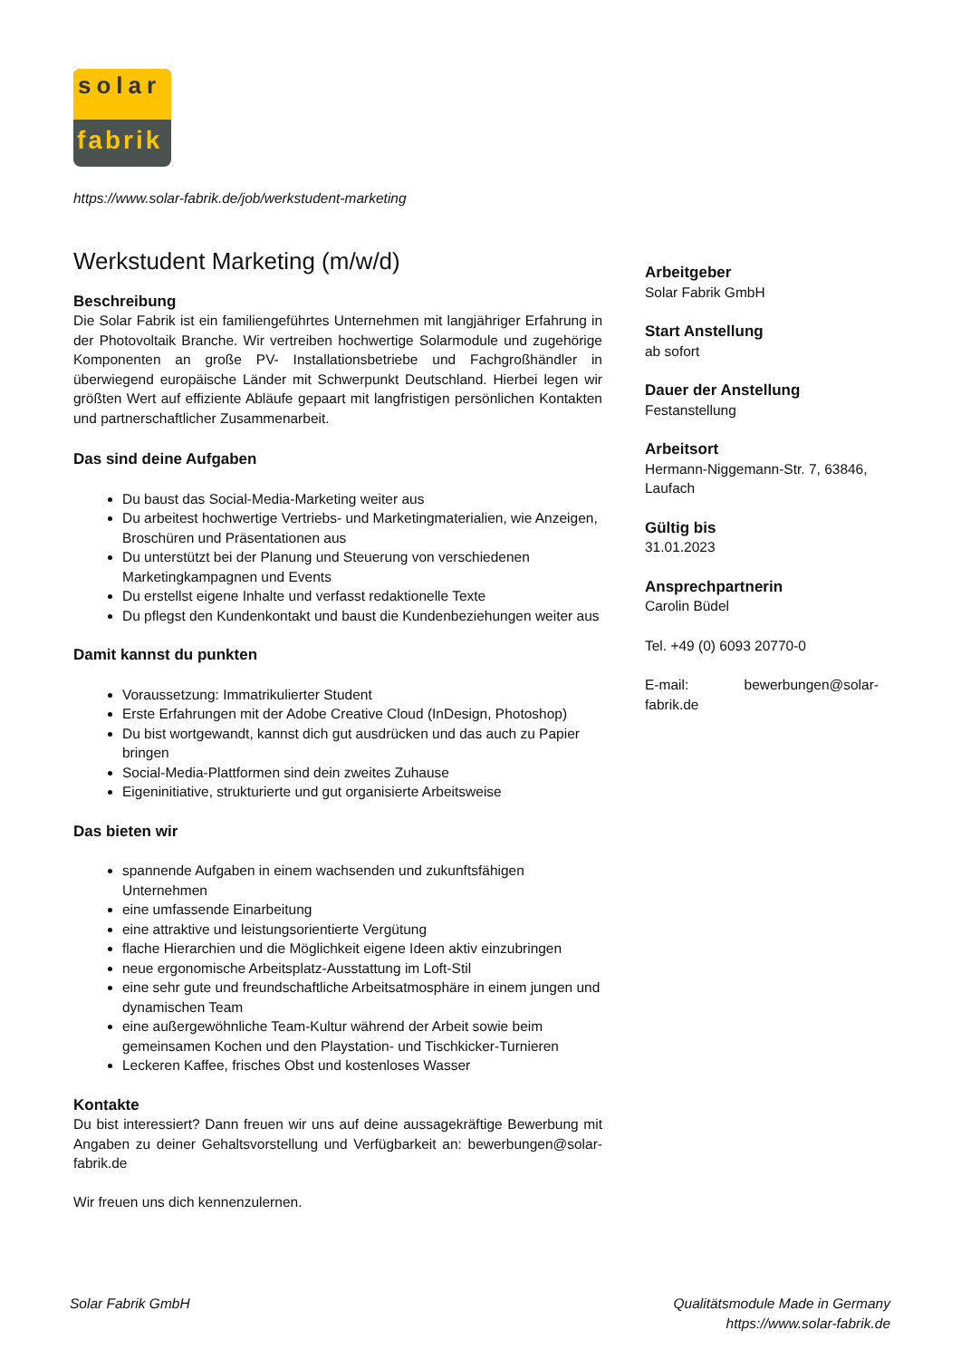solar
fabrik
https://www.solar-fabrik.de/job/werkstudent-marketing
Werkstudent Marketing (m/w/d)
Beschreibung
Die Solar Fabrik ist ein familiengeführtes Unternehmen mit langjähriger Erfahrung in der Photovoltaik Branche. Wir vertreiben hochwertige Solarmodule und zugehörige Komponenten an große PV- Installationsbetriebe und Fachgroßhändler in überwiegend europäische Länder mit Schwerpunkt Deutschland. Hierbei legen wir größten Wert auf effiziente Abläufe gepaart mit langfristigen persönlichen Kontakten und partnerschaftlicher Zusammenarbeit.
Das sind deine Aufgaben
Du baust das Social-Media-Marketing weiter aus
Du arbeitest hochwertige Vertriebs- und Marketingmaterialien, wie Anzeigen, Broschüren und Präsentationen aus
Du unterstützt bei der Planung und Steuerung von verschiedenen Marketingkampagnen und Events
Du erstellst eigene Inhalte und verfasst redaktionelle Texte
Du pflegst den Kundenkontakt und baust die Kundenbeziehungen weiter aus
Damit kannst du punkten
Voraussetzung: Immatrikulierter Student
Erste Erfahrungen mit der Adobe Creative Cloud (InDesign, Photoshop)
Du bist wortgewandt, kannst dich gut ausdrücken und das auch zu Papier bringen
Social-Media-Plattformen sind dein zweites Zuhause
Eigeninitiative, strukturierte und gut organisierte Arbeitsweise
Das bieten wir
spannende Aufgaben in einem wachsenden und zukunftsfähigen Unternehmen
eine umfassende Einarbeitung
eine attraktive und leistungsorientierte Vergütung
flache Hierarchien und die Möglichkeit eigene Ideen aktiv einzubringen
neue ergonomische Arbeitsplatz-Ausstattung im Loft-Stil
eine sehr gute und freundschaftliche Arbeitsatmosphäre in einem jungen und dynamischen Team
eine außergewöhnliche Team-Kultur während der Arbeit sowie beim gemeinsamen Kochen und den Playstation- und Tischkicker-Turnieren
Leckeren Kaffee, frisches Obst und kostenloses Wasser
Kontakte
Du bist interessiert? Dann freuen wir uns auf deine aussagekräftige Bewerbung mit Angaben zu deiner Gehaltsvorstellung und Verfügbarkeit an: bewerbungen@solar-fabrik.de
Wir freuen uns dich kennenzulernen.
Arbeitgeber
Solar Fabrik GmbH
Start Anstellung
ab sofort
Dauer der Anstellung
Festanstellung
Arbeitsort
Hermann-Niggemann-Str. 7, 63846, Laufach
Gültig bis
31.01.2023
Ansprechpartnerin
Carolin Büdel
Tel. +49 (0) 6093 20770-0
E-mail: bewerbungen@solar-fabrik.de
Solar Fabrik GmbH
Qualitätsmodule Made in Germany
https://www.solar-fabrik.de